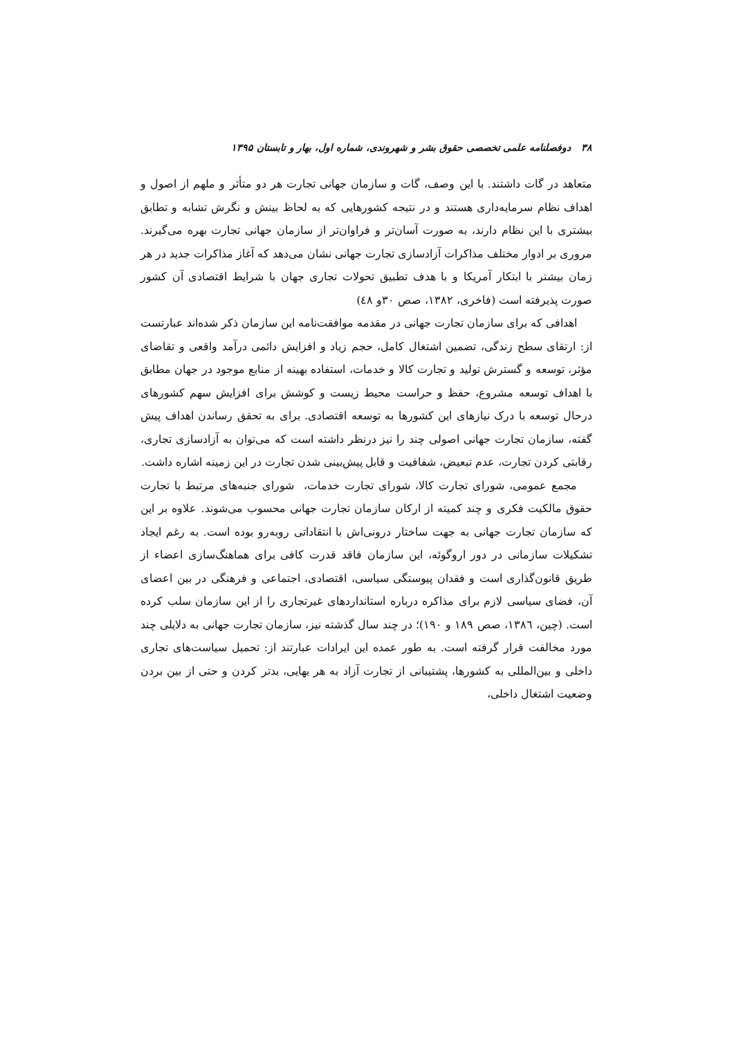۳۸ دوفصلنامه علمی تخصصی حقوق بشر و شهروندی، شماره اول، بهار و تابستان ۱۳۹۵
متعاهد در گات داشتند. با این وصف، گات و سازمان جهانی تجارت هر دو متأثر و ملهم از اصول و اهداف نظام سرمایه‌داری هستند و در نتیجه کشورهایی که به لحاظ بینش و نگرش تشابه و تطابق بیشتری با این نظام دارند، به صورت آسان‌تر و فراوان‌تر از سازمان جهانی تجارت بهره می‌گیرند. مروری بر ادوار مختلف مذاکرات آزادسازی تجارت جهانی نشان می‌دهد که آغاز مذاکرات جدید در هر زمان بیشتر با ابتکار آمریکا و با هدف تطبیق تحولات تجاری جهان با شرایط اقتصادی آن کشور صورت پذیرفته است (فاخری، ۱۳۸۲، صص ۳۰و ٤۸)
اهدافی که برای سازمان تجارت جهانی در مقدمه موافقت‌نامه این سازمان ذکر شده‌اند عبارتست از: ارتقای سطح زندگی، تضمین اشتغال کامل، حجم زیاد و افزایش دائمی درآمد واقعی و تقاضای مؤثر، توسعه و گسترش تولید و تجارت کالا و خدمات، استفاده بهینه از منابع موجود در جهان مطابق با اهداف توسعه مشروع، حفظ و حراست محیط زیست و کوشش برای افزایش سهم کشورهای درحال توسعه با درک نیازهای این کشورها به توسعه اقتصادی. برای به تحقق رساندن اهداف پیش گفته، سازمان تجارت جهانی اصولی چند را نیز درنظر داشته است که می‌توان به آزادسازی تجاری، رقابتی کردن تجارت، عدم تبعیض، شفافیت و قابل پیش‌بینی شدن تجارت در این زمینه اشاره داشت.
مجمع عمومی، شورای تجارت کالا، شورای تجارت خدمات، شورای جنبه‌های مرتبط با تجارت حقوق مالکیت فکری و چند کمیته از ارکان سازمان تجارت جهانی محسوب می‌شوند. علاوه بر این که سازمان تجارت جهانی به جهت ساختار درونی‌اش با انتقاداتی روبه‌رو بوده است. به رغم ایجاد تشکیلات سازمانی در دور اروگوئه، این سازمان فاقد قدرت کافی برای هماهنگ‌سازی اعضاء از طریق قانون‌گذاری است و فقدان پیوستگی سیاسی، اقتصادی، اجتماعی و فرهنگی در بین اعضای آن، فضای سیاسی لازم برای مذاکره درباره استانداردهای غیرتجاری را از این سازمان سلب کرده است. (چین، ۱۳۸٦، صص ۱۸۹ و ۱۹۰)؛ در چند سال گذشته نیز، سازمان تجارت جهانی به دلایلی چند مورد مخالفت قرار گرفته است. به طور عمده این ایرادات عبارتند از: تحمیل سیاست‌های تجاری داخلی و بین‌المللی به کشورها، پشتیبانی از تجارت آزاد به هر بهایی، بدتر کردن و حتی از بین بردن وضعیت اشتغال داخلی،